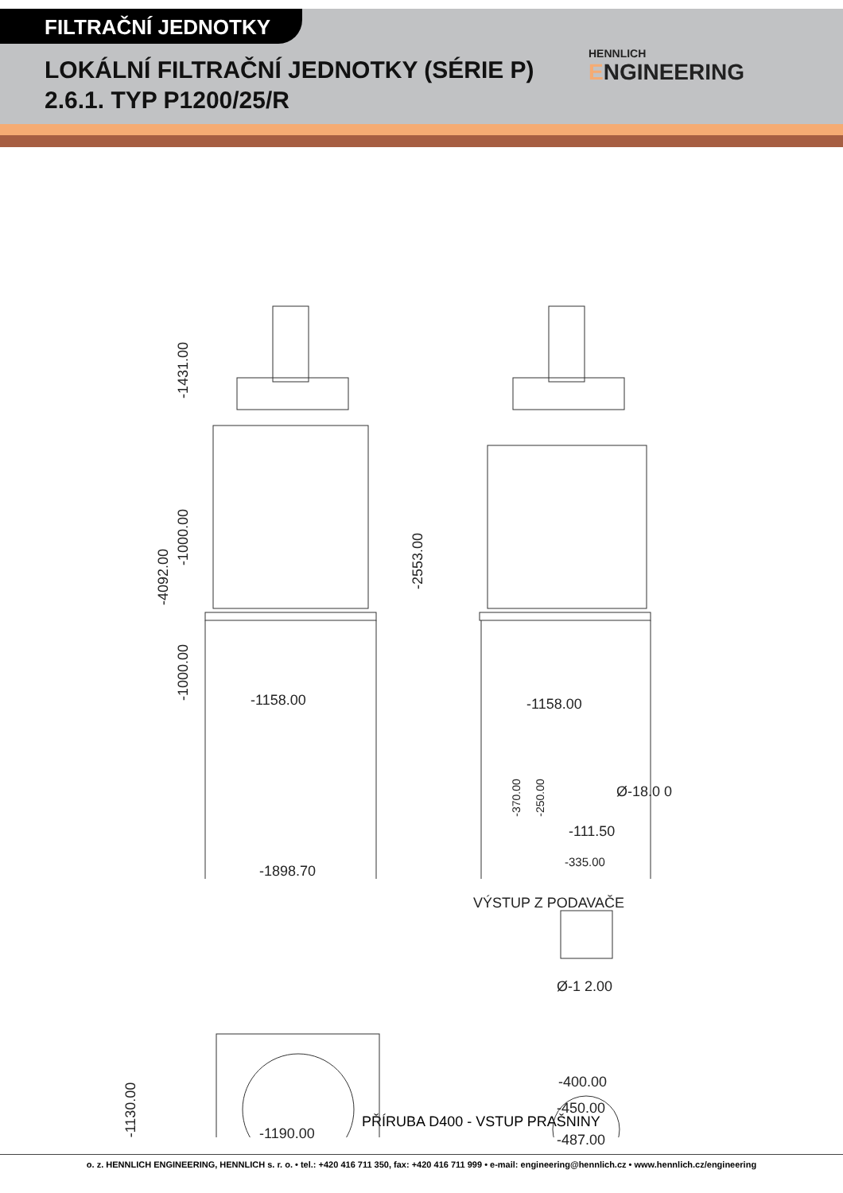FILTRAČNÍ JEDNOTKY
LOKÁLNÍ FILTRAČNÍ JEDNOTKY (SÉRIE P)
2.6.1. TYP P1200/25/R
HENNLICH
ENGINEERING
-4092.00
-1431.00
-1000.00
-1000.00
-1158.00
-2553.00
-1158.00
-370.00 -250.00 Ø-18.0 0
-111.50
-335.00
-1898.70
VÝSTUP Z PODAVAČE
-1130.00
Ø-1 2.00
-400.00
-450.00
-487.00
-1190.00
PŘÍRUBA D400 - VSTUP PRAŠNINY
o. z. HENNLICH ENGINEERING, HENNLICH s. r. o. • tel.: +420 416 711 350, fax: +420 416 711 999 • e-mail: engineering@hennlich.cz • www.hennlich.cz/engineering